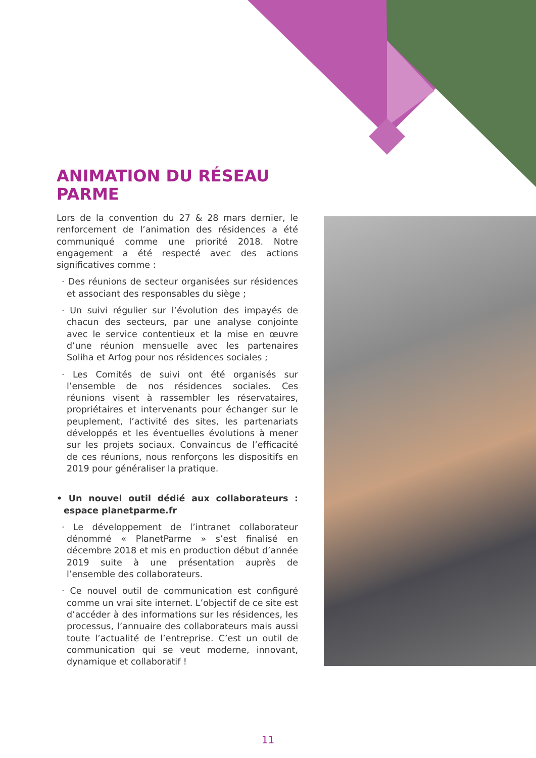ANIMATION DU RÉSEAU PARME
Lors de la convention du 27 & 28 mars dernier, le renforcement de l’animation des résidences a été communiqué comme une priorité 2018. Notre engagement a été respecté avec des actions significatives comme :
· Des réunions de secteur organisées sur résidences et associant des responsables du siège ;
· Un suivi régulier sur l’évolution des impayés de chacun des secteurs, par une analyse conjointe avec le service contentieux et la mise en œuvre d’une réunion mensuelle avec les partenaires Soliha et Arfog pour nos résidences sociales ;
· Les Comités de suivi ont été organisés sur l’ensemble de nos résidences sociales. Ces réunions visent à rassembler les réservataires, propriétaires et intervenants pour échanger sur le peuplement, l’activité des sites, les partenariats développés et les éventuelles évolutions à mener sur les projets sociaux. Convaincus de l’efficacité de ces réunions, nous renforçons les dispositifs en 2019 pour généraliser la pratique.
• Un nouvel outil dédié aux collaborateurs : espace planetparme.fr
· Le développement de l’intranet collaborateur dénommé « PlanetParme » s’est finalisé en décembre 2018 et mis en production début d’année 2019 suite à une présentation auprès de l’ensemble des collaborateurs.
· Ce nouvel outil de communication est configuré comme un vrai site internet. L’objectif de ce site est d’accéder à des informations sur les résidences, les processus, l’annuaire des collaborateurs mais aussi toute l’actualité de l’entreprise. C’est un outil de communication qui se veut moderne, innovant, dynamique et collaboratif !
11